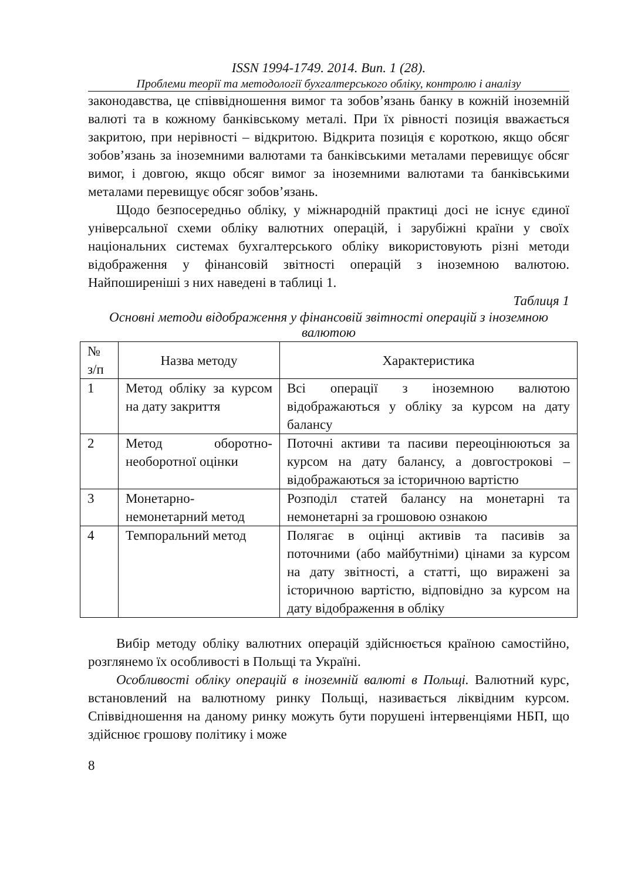ISSN 1994-1749. 2014. Вип. 1 (28).
Проблеми теорії та методології бухгалтерського обліку, контролю і аналізу
законодавства, це співвідношення вимог та зобов’язань банку в кожній іноземній валюті та в кожному банківському металі. При їх рівності позиція вважається закритою, при нерівності – відкритою. Відкрита позиція є короткою, якщо обсяг зобов’язань за іноземними валютами та банківськими металами перевищує обсяг вимог, і довгою, якщо обсяг вимог за іноземними валютами та банківськими металами перевищує обсяг зобов’язань.
Щодо безпосередньо обліку, у міжнародній практиці досі не існує єдиної універсальної схеми обліку валютних операцій, і зарубіжні країни у своїх національних системах бухгалтерського обліку використовують різні методи відображення у фінансовій звітності операцій з іноземною валютою. Найпоширеніші з них наведені в таблиці 1.
Таблиця 1
Основні методи відображення у фінансовій звітності операцій з іноземною валютою
| № з/п | Назва методу | Характеристика |
| --- | --- | --- |
| 1 | Метод обліку за курсом на дату закриття | Всі операції з іноземною валютою відображаються у обліку за курсом на дату балансу |
| 2 | Метод оборотно-необоротної оцінки | Поточні активи та пасиви переоцінюються за курсом на дату балансу, а довгострокові – відображаються за історичною вартістю |
| 3 | Монетарно-немонетарний метод | Розподіл статей балансу на монетарні та немонетарні за грошовою ознакою |
| 4 | Темпоральний метод | Полягає в оцінці активів та пасивів за поточними (або майбутніми) цінами за курсом на дату звітності, а статті, що виражені за історичною вартістю, відповідно за курсом на дату відображення в обліку |
Вибір методу обліку валютних операцій здійснюється країною самостійно, розглянемо їх особливості в Польщі та Україні.
Особливості обліку операцій в іноземній валюті в Польщі. Валютний курс, встановлений на валютному ринку Польщі, називається ліквідним курсом. Співвідношення на даному ринку можуть бути порушені інтервенціями НБП, що здійснює грошову політику і може
8